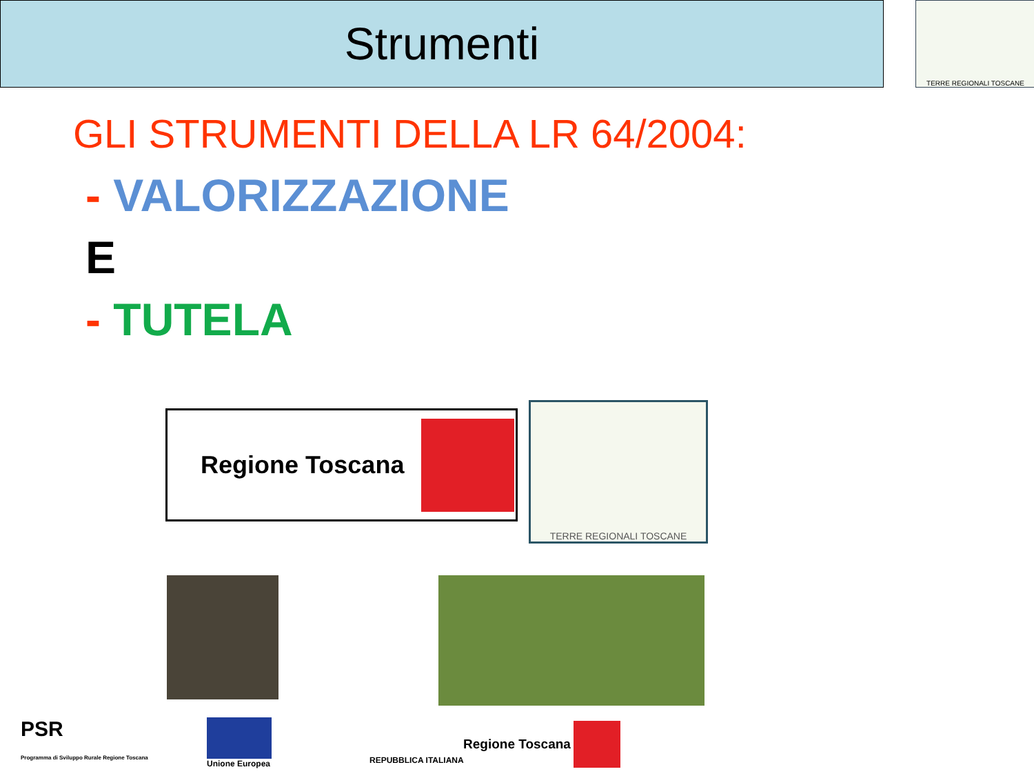Strumenti TERRE REGIONALI TOSCANE
GLI STRUMENTI DELLA LR 64/2004:
- VALORIZZAZIONE
E
- TUTELA
Regione Toscana
TERRE REGIONALI TOSCANE
PSR
Programma di Sviluppo Rurale Regione Toscana
Unione Europea REPUBBLICA ITALIANA Regione Toscana